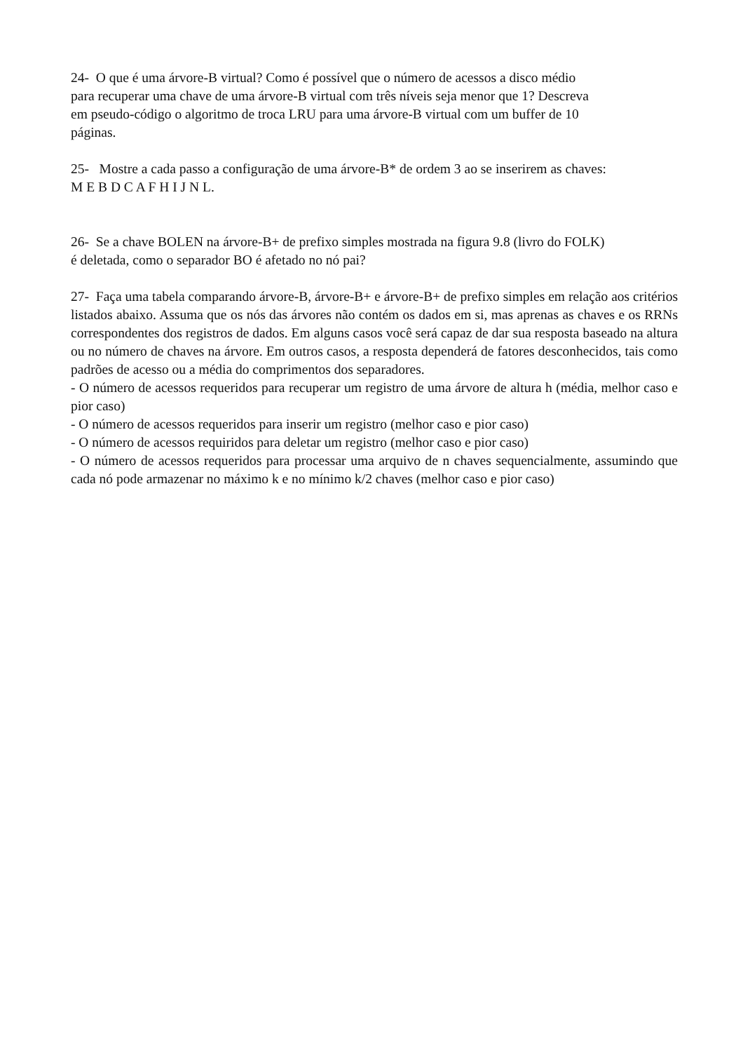24- O que é uma árvore-B virtual? Como é possível que o número de acessos a disco médio
para recuperar uma chave de uma árvore-B virtual com três níveis seja menor que 1? Descreva
em pseudo-código o algoritmo de troca LRU para uma árvore-B virtual com um buffer de 10
páginas.
25- Mostre a cada passo a configuração de uma árvore-B* de ordem 3 ao se inserirem as chaves:
M E B D C A F H I J N L.
26- Se a chave BOLEN na árvore-B+ de prefixo simples mostrada na figura 9.8 (livro do FOLK)
é deletada, como o separador BO é afetado no nó pai?
27- Faça uma tabela comparando árvore-B, árvore-B+ e árvore-B+ de prefixo simples em relação aos critérios listados abaixo. Assuma que os nós das árvores não contém os dados em si, mas aprenas as chaves e os RRNs correspondentes dos registros de dados. Em alguns casos você será capaz de dar sua resposta baseado na altura ou no número de chaves na árvore. Em outros casos, a resposta dependerá de fatores desconhecidos, tais como padrões de acesso ou a média do comprimentos dos separadores.
- O número de acessos requeridos para recuperar um registro de uma árvore de altura h (média, melhor caso e pior caso)
- O número de acessos requeridos para inserir um registro (melhor caso e pior caso)
- O número de acessos requiridos para deletar um registro (melhor caso e pior caso)
- O número de acessos requeridos para processar uma arquivo de n chaves sequencialmente, assumindo que cada nó pode armazenar no máximo k e no mínimo k/2 chaves (melhor caso e pior caso)